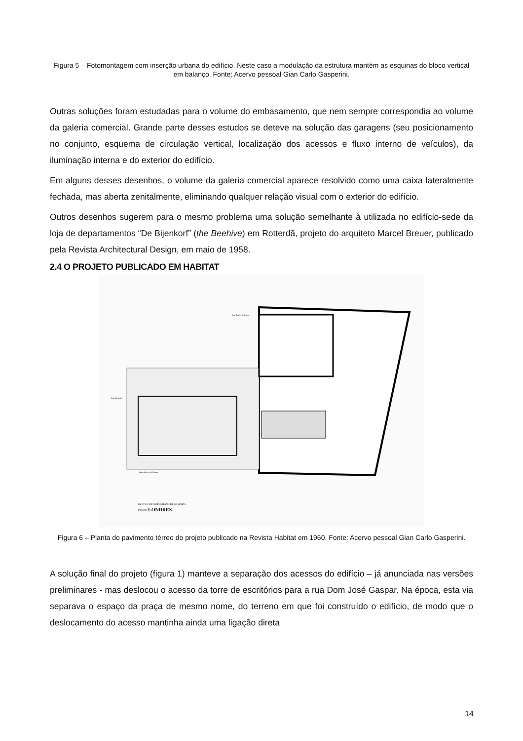Figura 5 – Fotomontagem com inserção urbana do edifício. Neste caso a modulação da estrutura mantém as esquinas do bloco vertical em balanço. Fonte: Acervo pessoal Gian Carlo Gasperini.
Outras soluções foram estudadas para o volume do embasamento, que nem sempre correspondia ao volume da galeria comercial. Grande parte desses estudos se deteve na solução das garagens (seu posicionamento no conjunto, esquema de circulação vertical, localização dos acessos e fluxo interno de veículos), da iluminação interna e do exterior do edifício.
Em alguns desses desenhos, o volume da galeria comercial aparece resolvido como uma caixa lateralmente fechada, mas aberta zenitalmente, eliminando qualquer relação visual com o exterior do edifício.
Outros desenhos sugerem para o mesmo problema uma solução semelhante à utilizada no edifício-sede da loja de departamentos “De Bijenkorf” (the Beehive) em Rotterdã, projeto do arquiteto Marcel Breuer, publicado pela Revista Architectural Design, em maio de 1958.
2.4 O PROJETO PUBLICADO EM HABITAT
Rua Basílio da Gama
Rua São Luís
Praça Dom José Gaspar
CENTRO METROPOLITANO DE COMPRAS
Passeio
LONDRES
Figura 6 – Planta do pavimento térreo do projeto publicado na Revista Habitat em 1960. Fonte: Acervo pessoal Gian Carlo Gasperini.
A solução final do projeto (figura 1) manteve a separação dos acessos do edifício – já anunciada nas versões preliminares - mas deslocou o acesso da torre de escritórios para a rua Dom José Gaspar. Na época, esta via separava o espaço da praça de mesmo nome, do terreno em que foi construído o edifício, de modo que o deslocamento do acesso mantinha ainda uma ligação direta
14